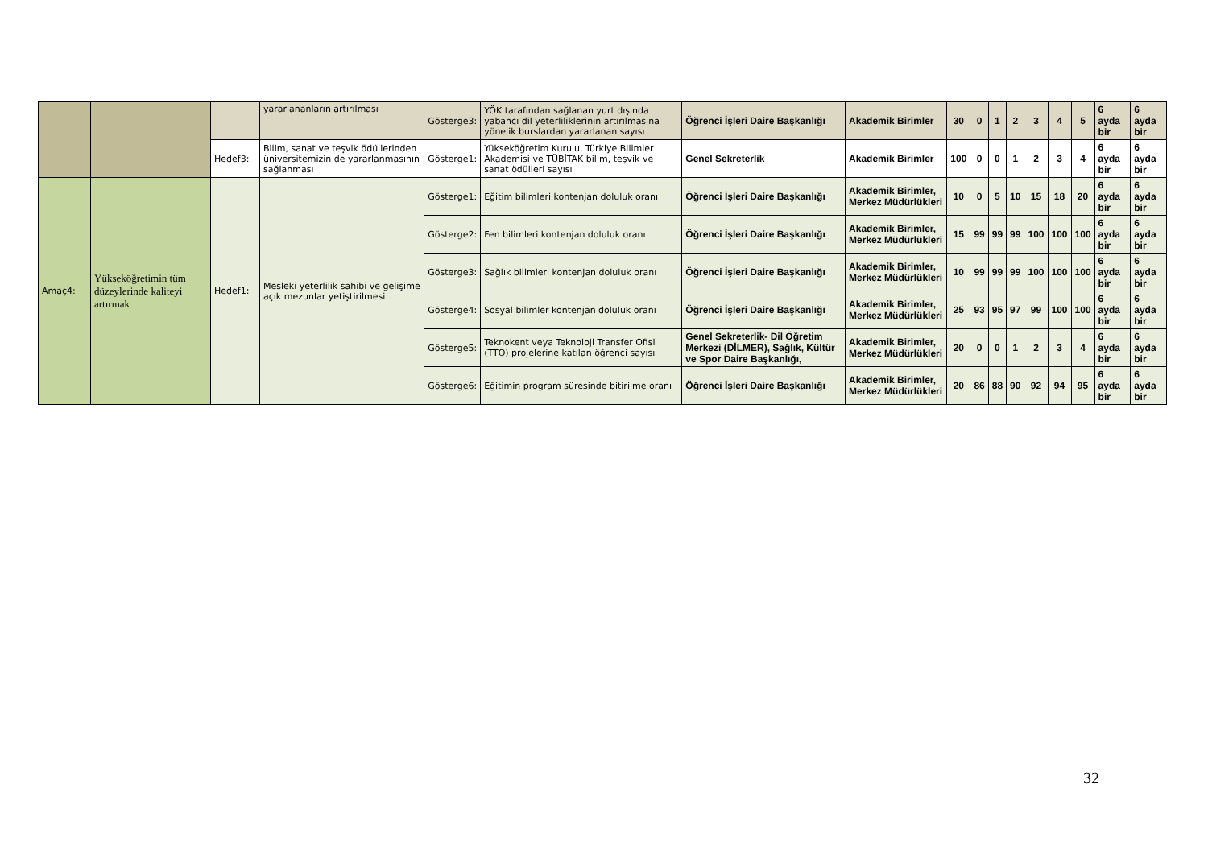| | | | yararlananların artırılması | Gösterge3: | YÖK tarafından sağlanan yurt dışında yabancı dil yeterliliklerinin artırılmasına yönelik burslardan yararlanan sayısı | Öğrenci İşleri Daire Başkanlığı | Akademik Birimler | 30 | 0 | 1 | 2 | 3 | 4 | 5 | 6 ayda bir | 6 ayda bir |
| | | Hedef3: | Bilim, sanat ve teşvik ödüllerinden üniversitemizin de yararlanmasının sağlanması | Gösterge1: | Yükseköğretim Kurulu, Türkiye Bilimler Akademisi ve TÜBİTAK bilim, teşvik ve sanat ödülleri sayısı | Genel Sekreterlik | Akademik Birimler | 100 | 0 | 0 | 1 | 2 | 3 | 4 | 6 ayda bir | 6 ayda bir |
| Amaç4: | Yükseköğretimin tüm düzeylerinde kaliteyi artırmak | Hedef1: | Mesleki yeterlilik sahibi ve gelişime açık mezunlar yetiştirilmesi | Gösterge1: | Eğitim bilimleri kontenjan doluluk oranı | Öğrenci İşleri Daire Başkanlığı | Akademik Birimler, Merkez Müdürlükleri | 10 | 0 | 5 | 10 | 15 | 18 | 20 | 6 ayda bir | 6 ayda bir |
| | | | | Gösterge2: | Fen bilimleri kontenjan doluluk oranı | Öğrenci İşleri Daire Başkanlığı | Akademik Birimler, Merkez Müdürlükleri | 15 | 99 | 99 | 99 | 100 | 100 | 100 | 6 ayda bir | 6 ayda bir |
| | | | | Gösterge3: | Sağlık bilimleri kontenjan doluluk oranı | Öğrenci İşleri Daire Başkanlığı | Akademik Birimler, Merkez Müdürlükleri | 10 | 99 | 99 | 99 | 100 | 100 | 100 | 6 ayda bir | 6 ayda bir |
| | | | | Gösterge4: | Sosyal bilimler kontenjan doluluk oranı | Öğrenci İşleri Daire Başkanlığı | Akademik Birimler, Merkez Müdürlükleri | 25 | 93 | 95 | 97 | 99 | 100 | 100 | 6 ayda bir | 6 ayda bir |
| | | | | Gösterge5: | Teknokent veya Teknoloji Transfer Ofisi (TTO) projelerine katılan öğrenci sayısı | Genel Sekreterlik- Dil Öğretim Merkezi (DİLMER), Sağlık, Kültür ve Spor Daire Başkanlığı, | Akademik Birimler, Merkez Müdürlükleri | 20 | 0 | 0 | 1 | 2 | 3 | 4 | 6 ayda bir | 6 ayda bir |
| | | | | Gösterge6: | Eğitimin program süresinde bitirilme oranı | Öğrenci İşleri Daire Başkanlığı | Akademik Birimler, Merkez Müdürlükleri | 20 | 86 | 88 | 90 | 92 | 94 | 95 | 6 ayda bir | 6 ayda bir |
32